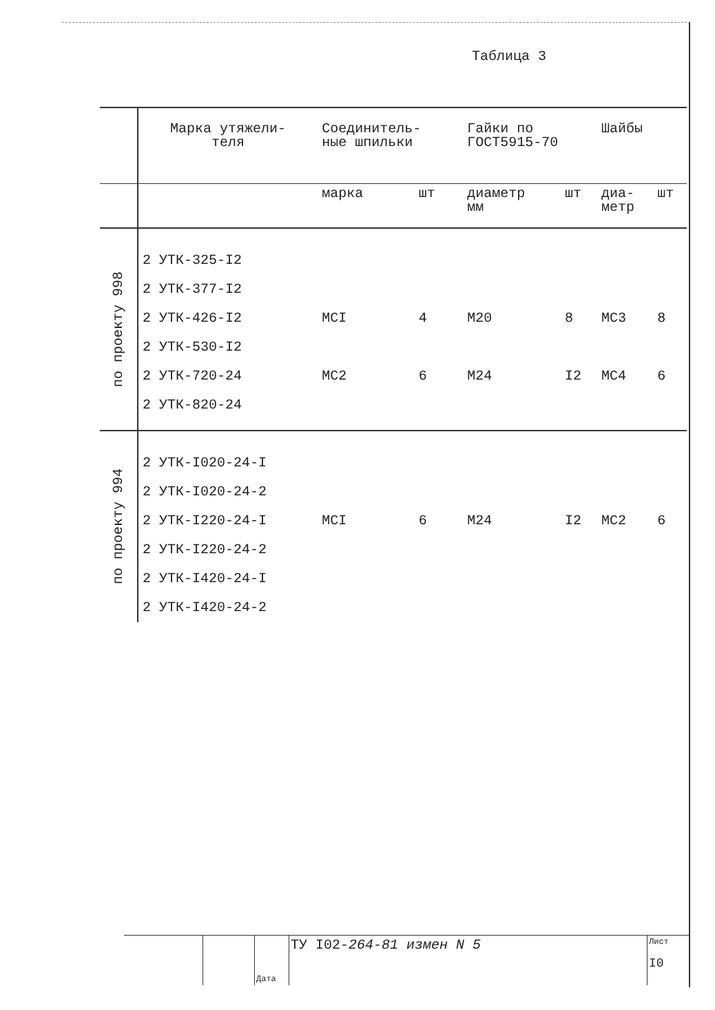Таблица 3
| | Марка утяжели- теля | Соединитель- ные шпильки | | Гайки по ГОСТ5915-70 | | Шайбы | |
| --- | --- | --- | --- | --- | --- | --- | --- |
| | | марка | шт | диаметр мм | шт | диа- метр | шт |
| по проекту 998 | 2 УТК-325-I2 | | | | | | |
| | 2 УТК-377-I2 | | | | | | |
| | 2 УТК-426-I2 | МСI | 4 | М20 | 8 | МС3 | 8 |
| | 2 УТК-530-I2 | | | | | | |
| | 2 УТК-720-24 | МС2 | 6 | М24 | I2 | МС4 | 6 |
| | 2 УТК-820-24 | | | | | | |
| по проекту 994 | 2 УТК-I020-24-I | | | | | | |
| | 2 УТК-I020-24-2 | | | | | | |
| | 2 УТК-I220-24-I | МСI | 6 | М24 | I2 | МС2 | 6 |
| | 2 УТК-I220-24-2 | | | | | | |
| | 2 УТК-I420-24-I | | | | | | |
| | 2 УТК-I420-24-2 | | | | | | |
Дата
ТУ I02-264-81 измен N 5
Лист
I0